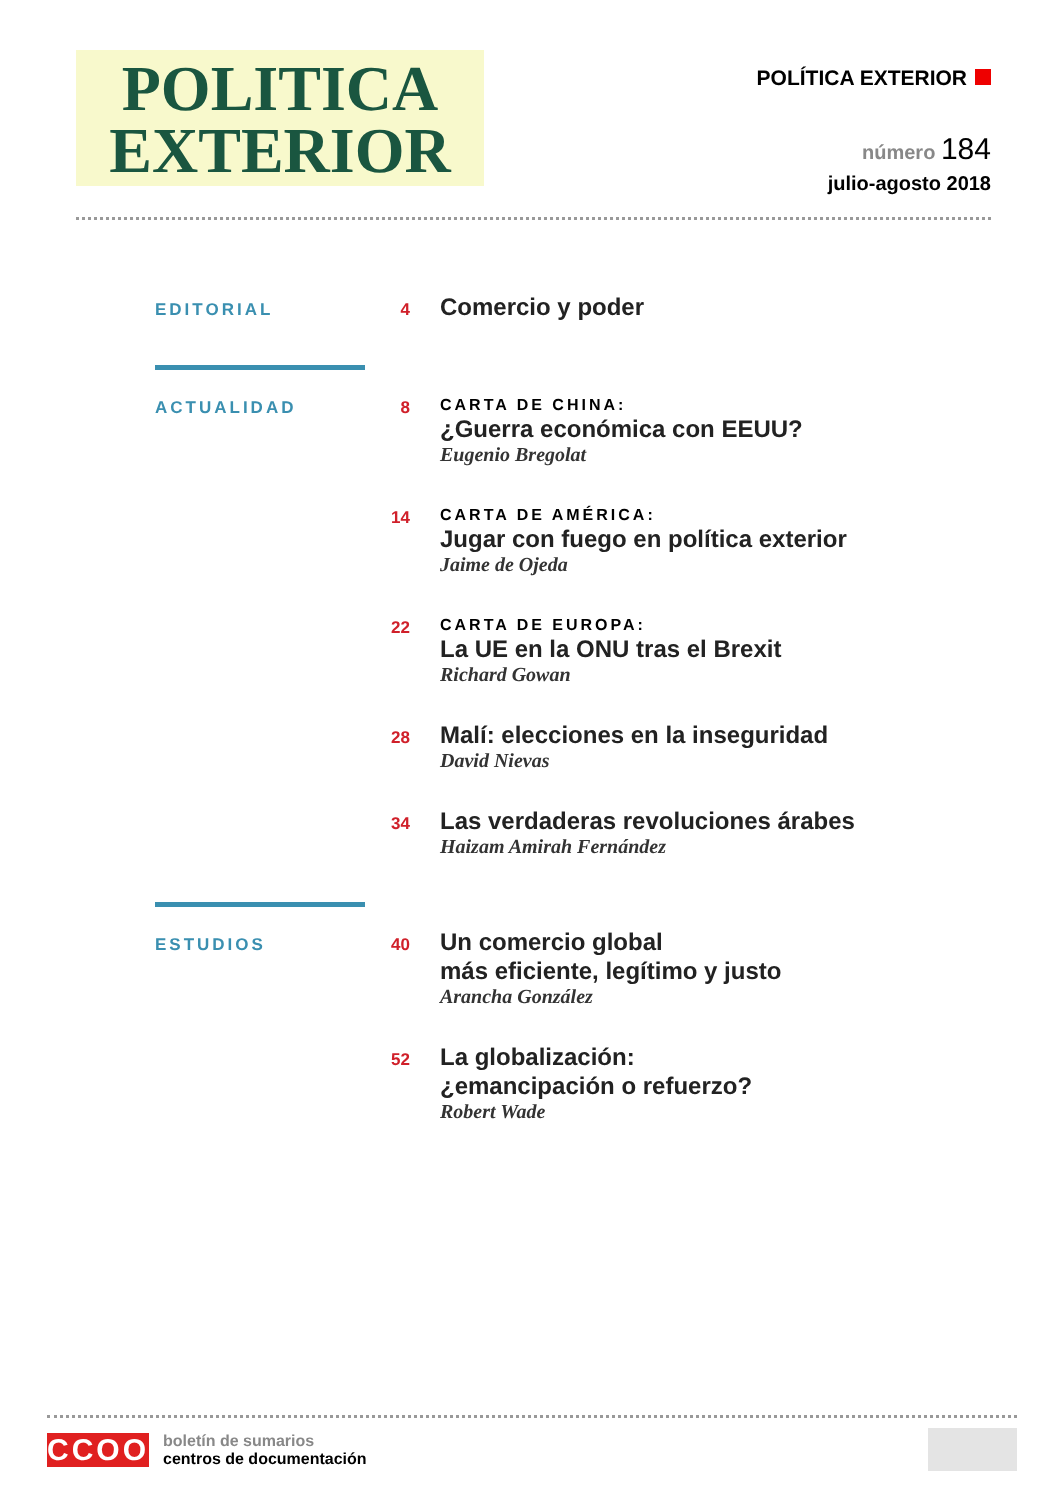POLITICA
EXTERIOR
POLÍTICA EXTERIOR
número 184
julio-agosto 2018
EDITORIAL 4
Comercio y poder
ACTUALIDAD 8 CARTA DE CHINA:
¿Guerra económica con EEUU?
Eugenio Bregolat
14 CARTA DE AMÉRICA:
Jugar con fuego en política exterior
Jaime de Ojeda
22 CARTA DE EUROPA:
La UE en la ONU tras el Brexit
Richard Gowan
28
Malí: elecciones en la inseguridad
David Nievas
34
Las verdaderas revoluciones árabes
Haizam Amirah Fernández
ESTUDIOS 40
Un comercio global
más eficiente, legítimo y justo
Arancha González
52
La globalización:
¿emancipación o refuerzo?
Robert Wade
CCOO
boletín de sumarios
centros de documentación